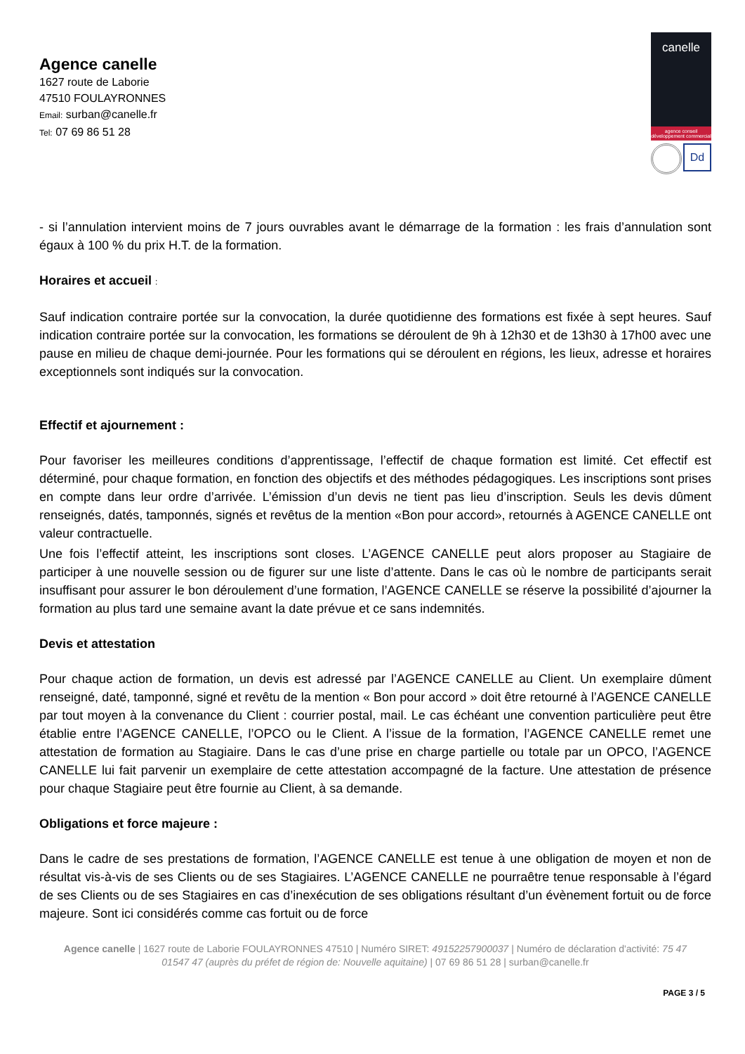Agence canelle
1627 route de Laborie
47510 FOULAYRONNES
Email: surban@canelle.fr
Tel: 07 69 86 51 28
canelle
agence conseil développement commercial
Dd
- si l’annulation intervient moins de 7 jours ouvrables avant le démarrage de la formation : les frais d’annulation sont égaux à 100 % du prix H.T. de la formation.
Horaires et accueil :
Sauf indication contraire portée sur la convocation, la durée quotidienne des formations est fixée à sept heures. Sauf indication contraire portée sur la convocation, les formations se déroulent de 9h à 12h30 et de 13h30 à 17h00 avec une pause en milieu de chaque demi-journée. Pour les formations qui se déroulent en régions, les lieux, adresse et horaires exceptionnels sont indiqués sur la convocation.
Effectif et ajournement :
Pour favoriser les meilleures conditions d’apprentissage, l’effectif de chaque formation est limité. Cet effectif est déterminé, pour chaque formation, en fonction des objectifs et des méthodes pédagogiques. Les inscriptions sont prises en compte dans leur ordre d’arrivée. L’émission d’un devis ne tient pas lieu d’inscription. Seuls les devis dûment renseignés, datés, tamponnés, signés et revêtus de la mention «Bon pour accord», retournés à AGENCE CANELLE ont valeur contractuelle.
Une fois l’effectif atteint, les inscriptions sont closes. L’AGENCE CANELLE peut alors proposer au Stagiaire de participer à une nouvelle session ou de figurer sur une liste d’attente. Dans le cas où le nombre de participants serait insuffisant pour assurer le bon déroulement d’une formation, l’AGENCE CANELLE se réserve la possibilité d’ajourner la formation au plus tard une semaine avant la date prévue et ce sans indemnités.
Devis et attestation
Pour chaque action de formation, un devis est adressé par l’AGENCE CANELLE au Client. Un exemplaire dûment renseigné, daté, tamponné, signé et revêtu de la mention « Bon pour accord » doit être retourné à l’AGENCE CANELLE par tout moyen à la convenance du Client : courrier postal, mail. Le cas échéant une convention particulière peut être établie entre l’AGENCE CANELLE, l’OPCO ou le Client. A l’issue de la formation, l’AGENCE CANELLE remet une attestation de formation au Stagiaire. Dans le cas d’une prise en charge partielle ou totale par un OPCO, l’AGENCE CANELLE lui fait parvenir un exemplaire de cette attestation accompagné de la facture. Une attestation de présence pour chaque Stagiaire peut être fournie au Client, à sa demande.
Obligations et force majeure :
Dans le cadre de ses prestations de formation, l’AGENCE CANELLE est tenue à une obligation de moyen et non de résultat vis-à-vis de ses Clients ou de ses Stagiaires. L’AGENCE CANELLE ne pourraêtre tenue responsable à l’égard de ses Clients ou de ses Stagiaires en cas d’inexécution de ses obligations résultant d’un évènement fortuit ou de force majeure. Sont ici considérés comme cas fortuit ou de force
Agence canelle | 1627 route de Laborie FOULAYRONNES 47510 | Numéro SIRET: 49152257900037 | Numéro de déclaration d'activité: 75 47 01547 47 (auprès du préfet de région de: Nouvelle aquitaine) | 07 69 86 51 28 | surban@canelle.fr
PAGE 3 / 5